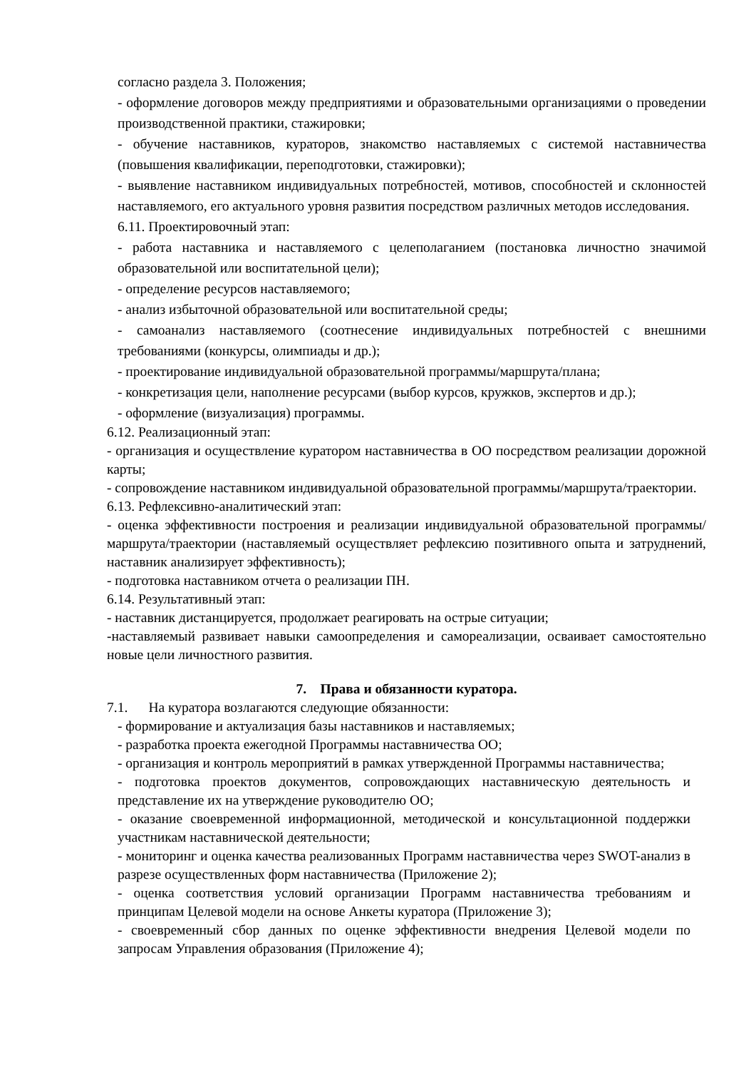согласно раздела 3. Положения;
- оформление договоров между предприятиями и образовательными организациями о проведении производственной практики, стажировки;
- обучение наставников, кураторов, знакомство наставляемых с системой наставничества (повышения квалификации, переподготовки, стажировки);
- выявление наставником индивидуальных потребностей, мотивов, способностей и склонностей наставляемого, его актуального уровня развития посредством различных методов исследования.
6.11. Проектировочный этап:
- работа наставника и наставляемого с целеполаганием (постановка личностно значимой образовательной или воспитательной цели);
- определение ресурсов наставляемого;
- анализ избыточной образовательной или воспитательной среды;
- самоанализ наставляемого (соотнесение индивидуальных потребностей с внешними требованиями (конкурсы, олимпиады и др.);
- проектирование индивидуальной образовательной программы/маршрута/плана;
- конкретизация цели, наполнение ресурсами (выбор курсов, кружков, экспертов и др.);
- оформление (визуализация) программы.
6.12. Реализационный этап:
- организация и осуществление куратором наставничества в ОО посредством реализации дорожной карты;
- сопровождение наставником индивидуальной образовательной программы/маршрута/траектории.
6.13. Рефлексивно-аналитический этап:
- оценка эффективности построения и реализации индивидуальной образовательной программы/маршрута/траектории (наставляемый осуществляет рефлексию позитивного опыта и затруднений, наставник анализирует эффективность);
- подготовка наставником отчета о реализации ПН.
6.14. Результативный этап:
- наставник дистанцируется, продолжает реагировать на острые ситуации;
-наставляемый развивает навыки самоопределения и самореализации, осваивает самостоятельно новые цели личностного развития.
7. Права и обязанности куратора.
7.1. На куратора возлагаются следующие обязанности:
- формирование и актуализация базы наставников и наставляемых;
- разработка проекта ежегодной Программы наставничества ОО;
- организация и контроль мероприятий в рамках утвержденной Программы наставничества;
- подготовка проектов документов, сопровождающих наставническую деятельность и представление их на утверждение руководителю ОО;
- оказание своевременной информационной, методической и консультационной поддержки участникам наставнической деятельности;
- мониторинг и оценка качества реализованных Программ наставничества через SWOT-анализ в разрезе осуществленных форм наставничества (Приложение 2);
- оценка соответствия условий организации Программ наставничества требованиям и принципам Целевой модели на основе Анкеты куратора (Приложение 3);
- своевременный сбор данных по оценке эффективности внедрения Целевой модели по запросам Управления образования (Приложение 4);